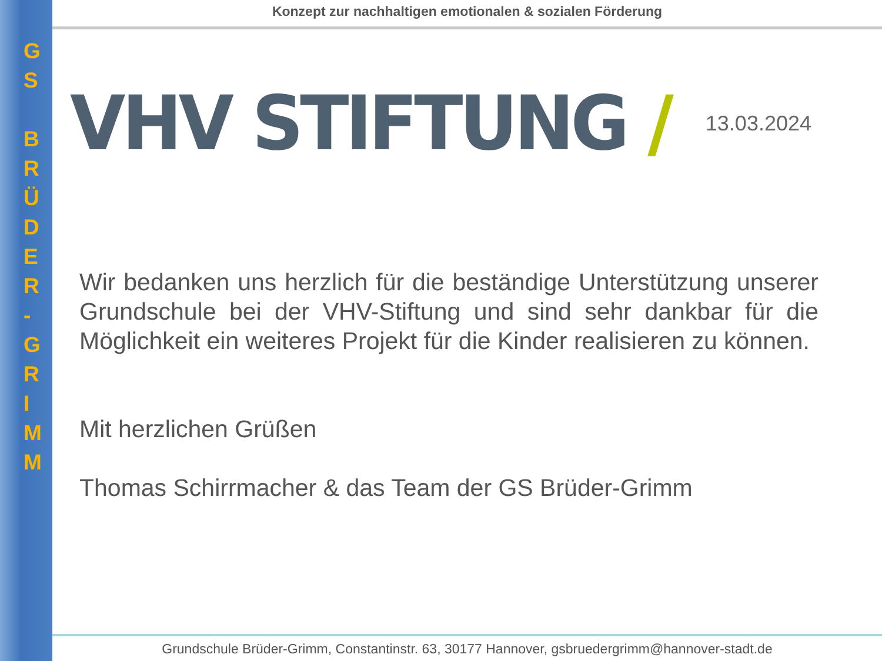G
S
B
R
Ü
D
E
R
-
G
R
I
M
M
Konzept zur nachhaltigen emotionalen & sozialen Förderung
VHV STIFTUNG /
13.03.2024
Wir bedanken uns herzlich für die beständige Unterstützung unserer Grundschule bei der VHV-Stiftung und sind sehr dankbar für die Möglichkeit ein weiteres Projekt für die Kinder realisieren zu können.
Mit herzlichen Grüßen
Thomas Schirrmacher & das Team der GS Brüder-Grimm
Grundschule Brüder-Grimm, Constantinstr. 63, 30177 Hannover, gsbruedergrimm@hannover-stadt.de